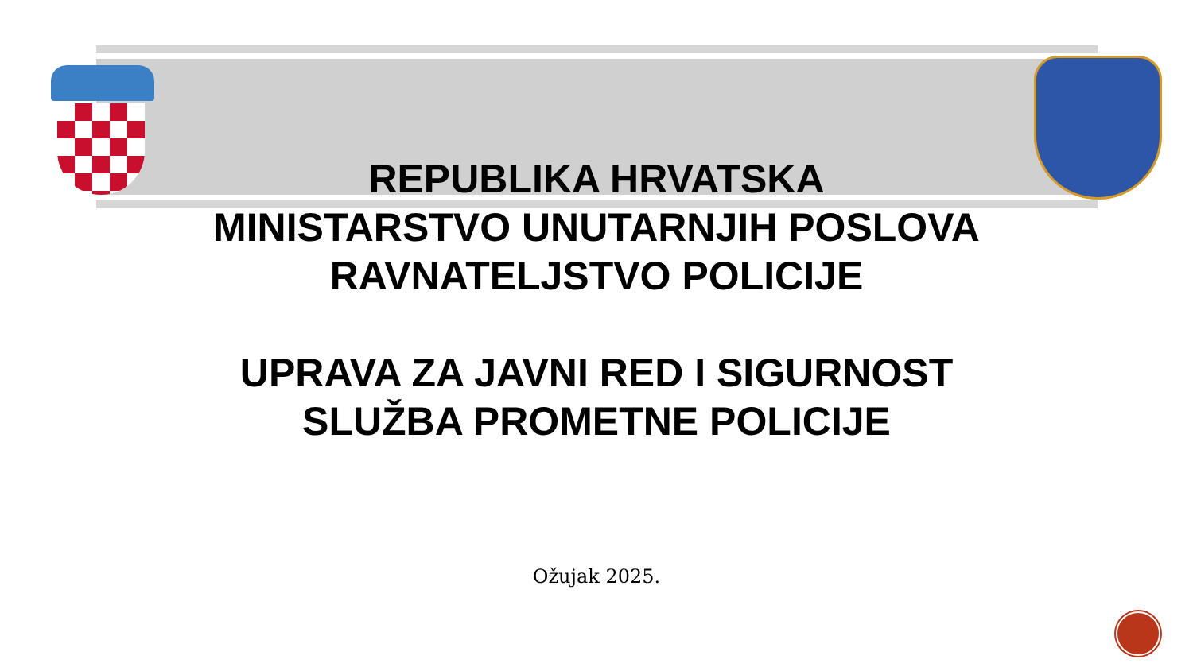REPUBLIKA HRVATSKA
MINISTARSTVO UNUTARNJIH POSLOVA
RAVNATELJSTVO POLICIJE
UPRAVA ZA JAVNI RED I SIGURNOST
SLUŽBA PROMETNE POLICIJE
Ožujak 2025.